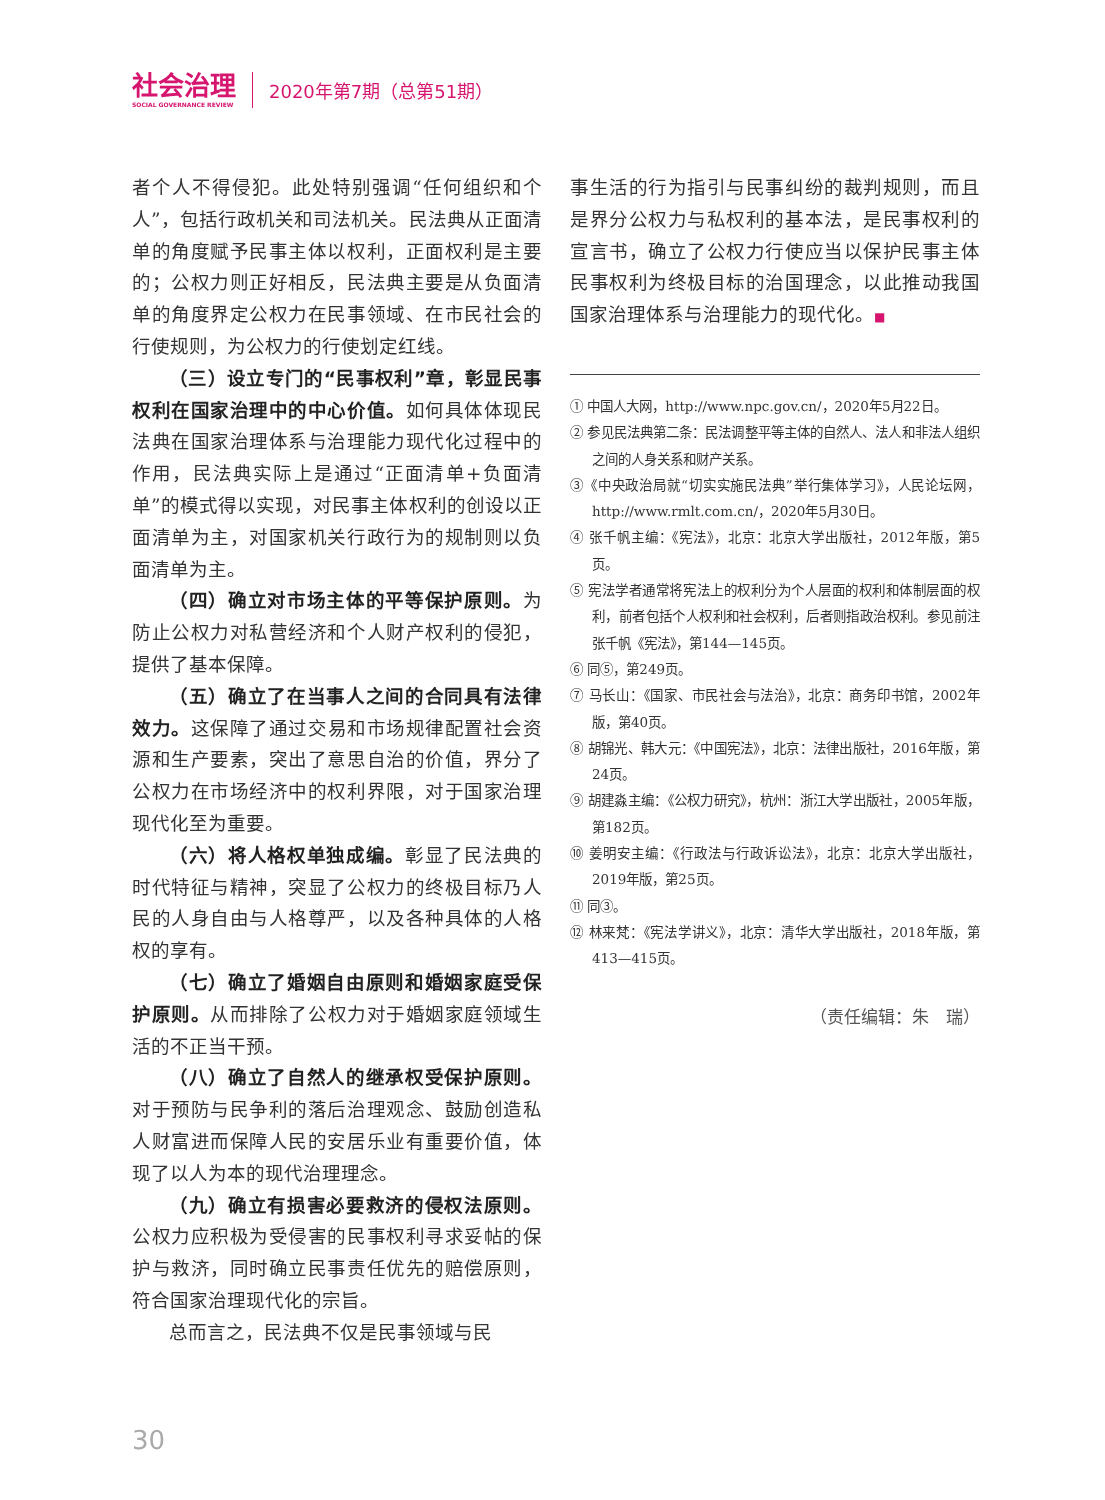社会治理
SOCIAL GOVERNANCE REVIEW
2020年第7期（总第51期）
者个人不得侵犯。此处特别强调“任何组织和个人”，包括行政机关和司法机关。民法典从正面清单的角度赋予民事主体以权利，正面权利是主要的；公权力则正好相反，民法典主要是从负面清单的角度界定公权力在民事领域、在市民社会的行使规则，为公权力的行使划定红线。
（三）设立专门的“民事权利”章，彰显民事权利在国家治理中的中心价值。如何具体体现民法典在国家治理体系与治理能力现代化过程中的作用，民法典实际上是通过“正面清单+负面清单”的模式得以实现，对民事主体权利的创设以正面清单为主，对国家机关行政行为的规制则以负面清单为主。
（四）确立对市场主体的平等保护原则。为防止公权力对私营经济和个人财产权利的侵犯，提供了基本保障。
（五）确立了在当事人之间的合同具有法律效力。这保障了通过交易和市场规律配置社会资源和生产要素，突出了意思自治的价值，界分了公权力在市场经济中的权利界限，对于国家治理现代化至为重要。
（六）将人格权单独成编。彰显了民法典的时代特征与精神，突显了公权力的终极目标乃人民的人身自由与人格尊严，以及各种具体的人格权的享有。
（七）确立了婚姻自由原则和婚姻家庭受保护原则。从而排除了公权力对于婚姻家庭领域生活的不正当干预。
（八）确立了自然人的继承权受保护原则。对于预防与民争利的落后治理观念、鼓励创造私人财富进而保障人民的安居乐业有重要价值，体现了以人为本的现代治理理念。
（九）确立有损害必要救济的侵权法原则。公权力应积极为受侵害的民事权利寻求妥帖的保护与救济，同时确立民事责任优先的赔偿原则，符合国家治理现代化的宗旨。
总而言之，民法典不仅是民事领域与民
事生活的行为指引与民事纠纷的裁判规则，而且是界分公权力与私权利的基本法，是民事权利的宣言书，确立了公权力行使应当以保护民事主体民事权利为终极目标的治国理念，以此推动我国国家治理体系与治理能力的现代化。■
① 中国人大网，http://www.npc.gov.cn/，2020年5月22日。
② 参见民法典第二条：民法调整平等主体的自然人、法人和非法人组织之间的人身关系和财产关系。
③《中央政治局就“切实实施民法典”举行集体学习》，人民论坛网，http://www.rmlt.com.cn/，2020年5月30日。
④ 张千帆主编：《宪法》，北京：北京大学出版社，2012年版，第5页。
⑤ 宪法学者通常将宪法上的权利分为个人层面的权利和体制层面的权利，前者包括个人权利和社会权利，后者则指政治权利。参见前注张千帆《宪法》，第144—145页。
⑥ 同⑤，第249页。
⑦ 马长山：《国家、市民社会与法治》，北京：商务印书馆，2002年版，第40页。
⑧ 胡锦光、韩大元：《中国宪法》，北京：法律出版社，2016年版，第24页。
⑨ 胡建淼主编：《公权力研究》，杭州：浙江大学出版社，2005年版，第182页。
⑩ 姜明安主编：《行政法与行政诉讼法》，北京：北京大学出版社，2019年版，第25页。
⑪ 同③。
⑫ 林来梵：《宪法学讲义》，北京：清华大学出版社，2018年版，第413—415页。
（责任编辑：朱　瑞）
30